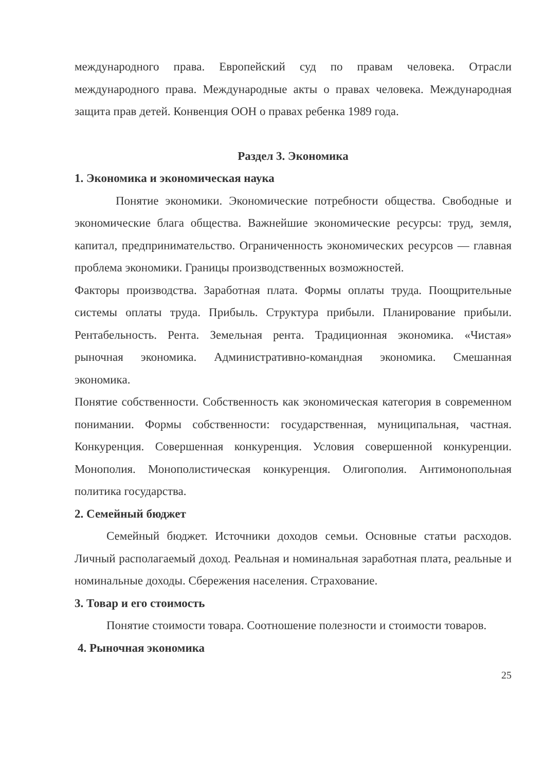международного права. Европейский суд по правам человека. Отрасли международного права. Международные акты о правах человека. Международная защита прав детей. Конвенция ООН о правах ребенка 1989 года.
Раздел 3. Экономика
1. Экономика и экономическая наука
Понятие экономики. Экономические потребности общества. Свободные и экономические блага общества. Важнейшие экономические ресурсы: труд, земля, капитал, предпринимательство. Ограниченность экономических ресурсов — главная проблема экономики. Границы производственных возможностей.
Факторы производства. Заработная плата. Формы оплаты труда. Поощрительные системы оплаты труда. Прибыль. Структура прибыли. Планирование прибыли. Рентабельность. Рента. Земельная рента. Традиционная экономика. «Чистая» рыночная экономика. Административно-командная экономика. Смешанная экономика.
Понятие собственности. Собственность как экономическая категория в современном понимании. Формы собственности: государственная, муниципальная, частная. Конкуренция. Совершенная конкуренция. Условия совершенной конкуренции. Монополия. Монополистическая конкуренция. Олигополия. Антимонопольная политика государства.
2. Семейный бюджет
Семейный бюджет. Источники доходов семьи. Основные статьи расходов. Личный располагаемый доход. Реальная и номинальная заработная плата, реальные и номинальные доходы. Сбережения населения. Страхование.
3. Товар и его стоимость
Понятие стоимости товара. Соотношение полезности и стоимости товаров.
4. Рыночная экономика
25